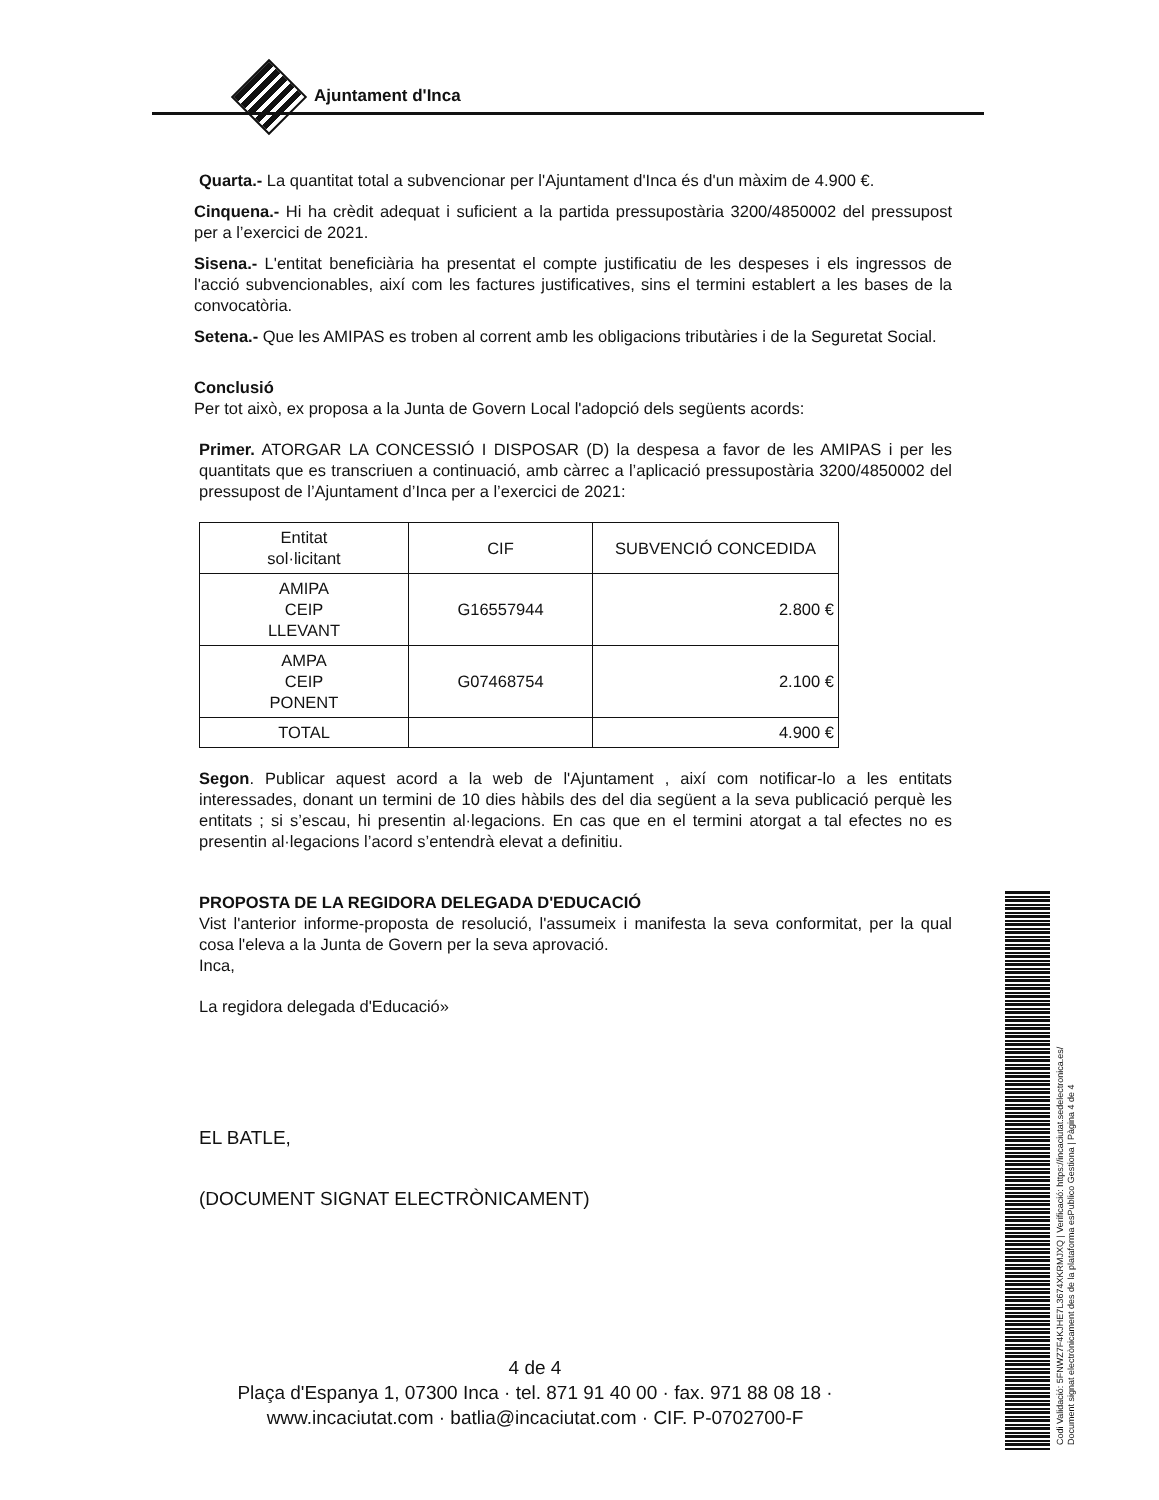Ajuntament d'Inca
Quarta.- La quantitat total a subvencionar per l'Ajuntament d'Inca és d'un màxim de 4.900 €.
Cinquena.- Hi ha crèdit adequat i suficient a la partida pressupostària 3200/4850002 del pressupost per a l’exercici de 2021.
Sisena.- L'entitat beneficiària ha presentat el compte justificatiu de les despeses i els ingressos de l'acció subvencionables, així com les factures justificatives, sins el termini establert a les bases de la convocatòria.
Setena.- Que les AMIPAS es troben al corrent amb les obligacions tributàries i de la Seguretat Social.
Conclusió
Per tot això, ex proposa a la Junta de Govern Local l'adopció dels següents acords:
Primer. ATORGAR LA CONCESSIÓ I DISPOSAR (D) la despesa a favor de les AMIPAS i per les quantitats que es transcriuen a continuació, amb càrrec a l’aplicació pressupostària 3200/4850002 del pressupost de l’Ajuntament d’Inca per a l’exercici de 2021:
| Entitat sol·licitant | CIF | SUBVENCIÓ CONCEDIDA |
| --- | --- | --- |
| AMIPA CEIP LLEVANT | G16557944 | 2.800 € |
| AMPA CEIP PONENT | G07468754 | 2.100 € |
| TOTAL | | 4.900 € |
Segon. Publicar aquest acord a la web de l'Ajuntament , així com notificar-lo a les entitats interessades, donant un termini de 10 dies hàbils des del dia següent a la seva publicació perquè les entitats ; si s’escau, hi presentin al·legacions. En cas que en el termini atorgat a tal efectes no es presentin al·legacions l’acord s’entendrà elevat a definitiu.
PROPOSTA DE LA REGIDORA DELEGADA D'EDUCACIÓ
Vist l'anterior informe-proposta de resolució, l'assumeix i manifesta la seva conformitat, per la qual cosa l'eleva a la Junta de Govern per la seva aprovació.
Inca,
La regidora delegada d'Educació»
EL BATLE,
(DOCUMENT SIGNAT ELECTRÒNICAMENT)
4 de 4
Plaça d'Espanya 1, 07300 Inca · tel. 871 91 40 00 · fax. 971 88 08 18 ·
www.incaciutat.com · batlia@incaciutat.com · CIF. P-0702700-F
Codi Validació: 5FNWZ7F4KJHE7L3674XKRMJXQ | Verificació: https://incaciutat.sedelectronica.es/
Document signat electrònicament des de la plataforma esPublico Gestiona | Pàgina 4 de 4